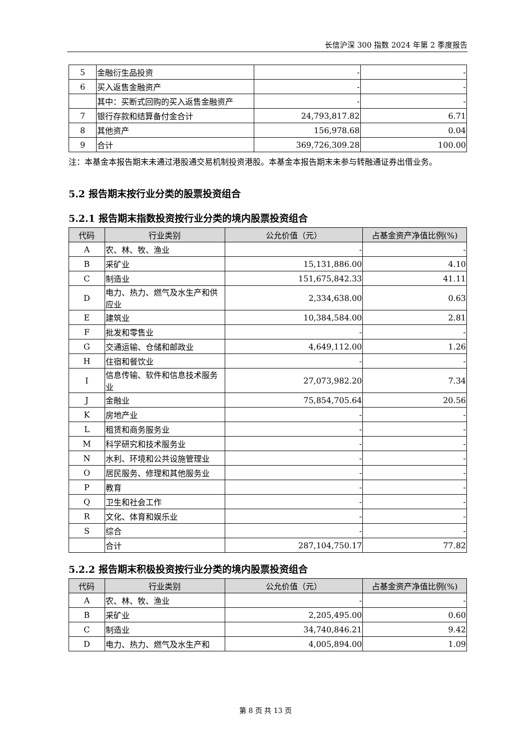长信沪深 300 指数 2024 年第 2 季度报告
| 5 | 金融衍生品投资 | - | - |
| 6 | 买入返售金融资产 | - | - |
| | 其中：买断式回购的买入返售金融资产 | - | - |
| 7 | 银行存款和结算备付金合计 | 24,793,817.82 | 6.71 |
| 8 | 其他资产 | 156,978.68 | 0.04 |
| 9 | 合计 | 369,726,309.28 | 100.00 |
注：本基金本报告期末未通过港股通交易机制投资港股。本基金本报告期末未参与转融通证券出借业务。
5.2 报告期末按行业分类的股票投资组合
5.2.1 报告期末指数投资按行业分类的境内股票投资组合
| 代码 | 行业类别 | 公允价值（元） | 占基金资产净值比例(%) |
| --- | --- | --- | --- |
| A | 农、林、牧、渔业 | - | - |
| B | 采矿业 | 15,131,886.00 | 4.10 |
| C | 制造业 | 151,675,842.33 | 41.11 |
| D | 电力、热力、燃气及水生产和供应业 | 2,334,638.00 | 0.63 |
| E | 建筑业 | 10,384,584.00 | 2.81 |
| F | 批发和零售业 | - | - |
| G | 交通运输、仓储和邮政业 | 4,649,112.00 | 1.26 |
| H | 住宿和餐饮业 | - | - |
| I | 信息传输、软件和信息技术服务业 | 27,073,982.20 | 7.34 |
| J | 金融业 | 75,854,705.64 | 20.56 |
| K | 房地产业 | - | - |
| L | 租赁和商务服务业 | - | - |
| M | 科学研究和技术服务业 | - | - |
| N | 水利、环境和公共设施管理业 | - | - |
| O | 居民服务、修理和其他服务业 | - | - |
| P | 教育 | - | - |
| Q | 卫生和社会工作 | - | - |
| R | 文化、体育和娱乐业 | - | - |
| S | 综合 | - | - |
| | 合计 | 287,104,750.17 | 77.82 |
5.2.2 报告期末积极投资按行业分类的境内股票投资组合
| 代码 | 行业类别 | 公允价值（元） | 占基金资产净值比例(%) |
| --- | --- | --- | --- |
| A | 农、林、牧、渔业 | - | - |
| B | 采矿业 | 2,205,495.00 | 0.60 |
| C | 制造业 | 34,740,846.21 | 9.42 |
| D | 电力、热力、燃气及水生产和 | 4,005,894.00 | 1.09 |
第 8 页 共 13 页